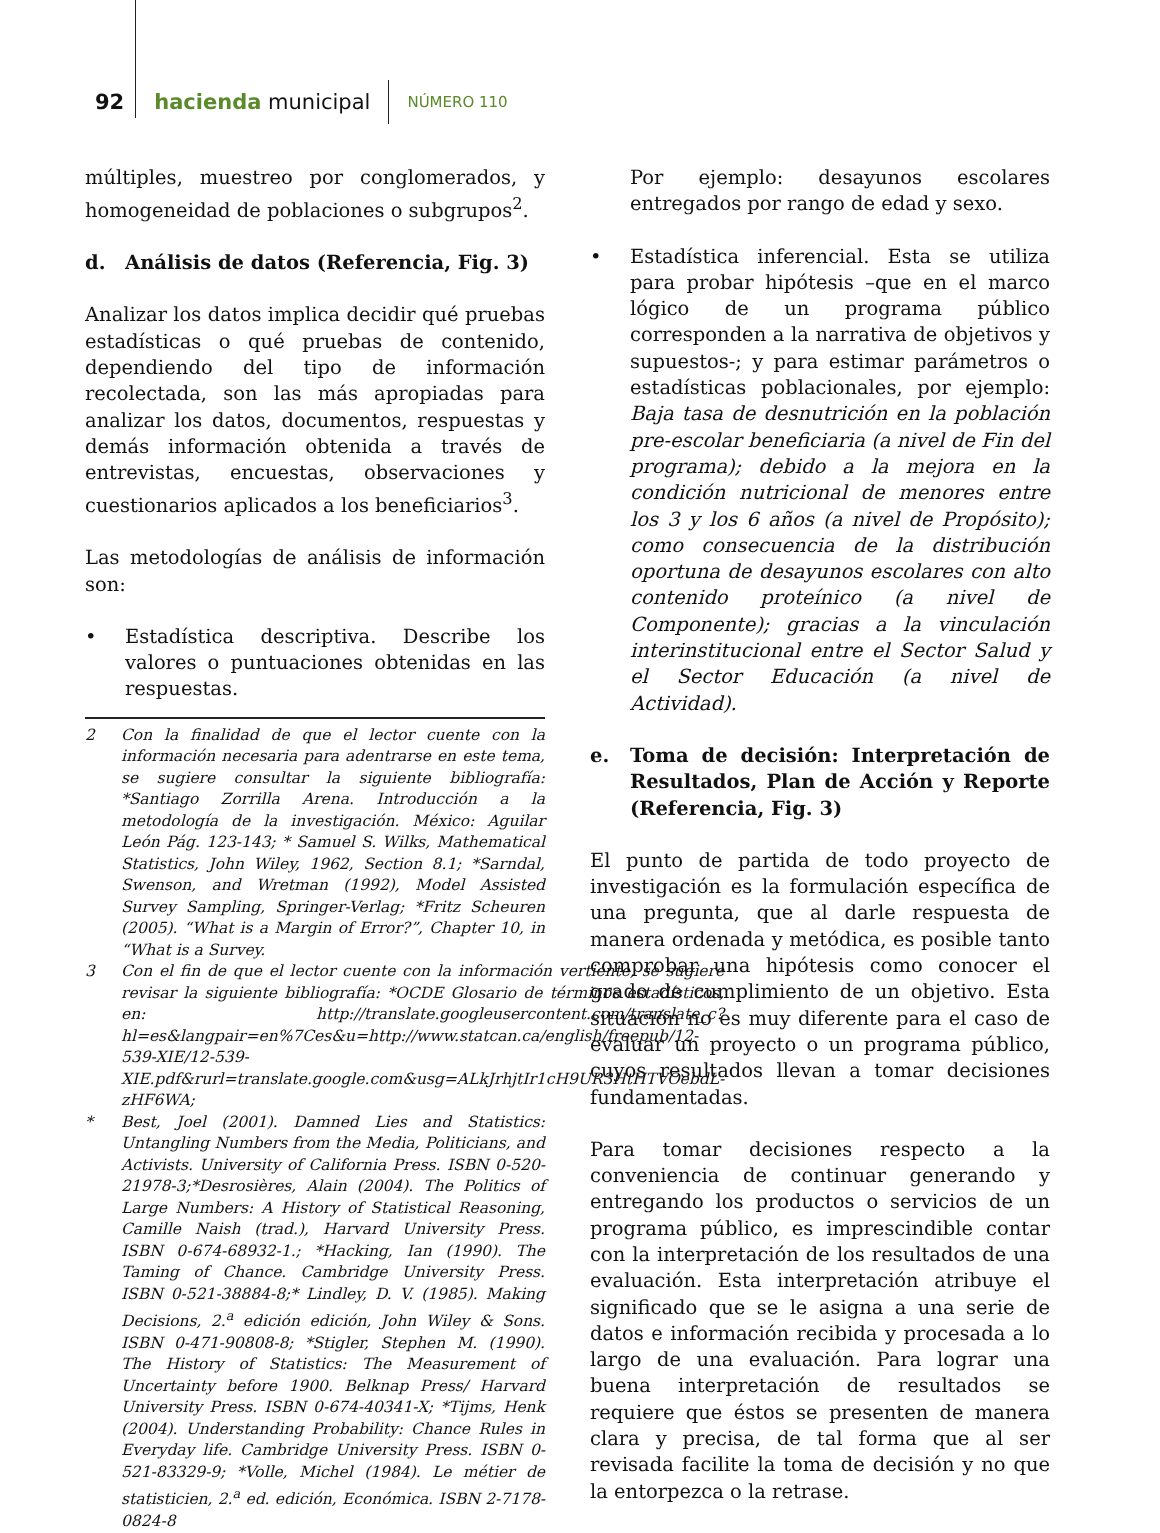92 hacienda municipal NÚMERO 110
múltiples, muestreo por conglomerados, y homogeneidad de poblaciones o subgrupos<sup>2</sup>.
d. Análisis de datos (Referencia, Fig. 3)
Analizar los datos implica decidir qué pruebas estadísticas o qué pruebas de contenido, dependiendo del tipo de información recolectada, son las más apropiadas para analizar los datos, documentos, respuestas y demás información obtenida a través de entrevistas, encuestas, observaciones y cuestionarios aplicados a los beneficiarios<sup>3</sup>.
Las metodologías de análisis de información son:
• Estadística descriptiva. Describe los valores o puntuaciones obtenidas en las respuestas.
2 Con la finalidad de que el lector cuente con la información necesaria para adentrarse en este tema, se sugiere consultar la siguiente bibliografía: *Santiago Zorrilla Arena. Introducción a la metodología de la investigación. México: Aguilar León Pág. 123-143; * Samuel S. Wilks, Mathematical Statistics, John Wiley, 1962, Section 8.1; *Sarndal, Swenson, and Wretman (1992), Model Assisted Survey Sampling, Springer-Verlag; *Fritz Scheuren (2005). “What is a Margin of Error?”, Chapter 10, in “What is a Survey.
3 Con el fin de que el lector cuente con la información vertiente, se sugiere revisar la siguiente bibliografía: *OCDE Glosario de términos estadísticos, en: http://translate.googleusercontent.com/translate_c?hl=es&langpair=en%7Ces&u=http://www.statcan.ca/english/freepub/12-539-XIE/12-539-XIE.pdf&rurl=translate.google.com&usg=ALkJrhjtIr1cH9UR3HtHTVOebdL-zHF6WA;
* Best, Joel (2001). Damned Lies and Statistics: Untangling Numbers from the Media, Politicians, and Activists. University of California Press. ISBN 0-520-21978-3;*Desrosières, Alain (2004). The Politics of Large Numbers: A History of Statistical Reasoning, Camille Naish (trad.), Harvard University Press. ISBN 0-674-68932-1.; *Hacking, Ian (1990). The Taming of Chance. Cambridge University Press. ISBN 0-521-38884-8;* Lindley, D. V. (1985). Making Decisions, 2.<sup>a</sup> edición edición, John Wiley & Sons. ISBN 0-471-90808-8; *Stigler, Stephen M. (1990). The History of Statistics: The Measurement of Uncertainty before 1900. Belknap Press/ Harvard University Press. ISBN 0-674-40341-X; *Tijms, Henk (2004). Understanding Probability: Chance Rules in Everyday life. Cambridge University Press. ISBN 0-521-83329-9; *Volle, Michel (1984). Le métier de statisticien, 2.<sup>a</sup> ed. edición, Económica. ISBN 2-7178-0824-8
Por ejemplo: desayunos escolares entregados por rango de edad y sexo.
• Estadística inferencial. Esta se utiliza para probar hipótesis –que en el marco lógico de un programa público corresponden a la narrativa de objetivos y supuestos-; y para estimar parámetros o estadísticas poblacionales, por ejemplo: Baja tasa de desnutrición en la población pre-escolar beneficiaria (a nivel de Fin del programa); debido a la mejora en la condición nutricional de menores entre los 3 y los 6 años (a nivel de Propósito); como consecuencia de la distribución oportuna de desayunos escolares con alto contenido proteínico (a nivel de Componente); gracias a la vinculación interinstitucional entre el Sector Salud y el Sector Educación (a nivel de Actividad).
e. Toma de decisión: Interpretación de Resultados, Plan de Acción y Reporte (Referencia, Fig. 3)
El punto de partida de todo proyecto de investigación es la formulación específica de una pregunta, que al darle respuesta de manera ordenada y metódica, es posible tanto comprobar una hipótesis como conocer el grado de cumplimiento de un objetivo. Esta situación no es muy diferente para el caso de evaluar un proyecto o un programa público, cuyos resultados llevan a tomar decisiones fundamentadas.
Para tomar decisiones respecto a la conveniencia de continuar generando y entregando los productos o servicios de un programa público, es imprescindible contar con la interpretación de los resultados de una evaluación. Esta interpretación atribuye el significado que se le asigna a una serie de datos e información recibida y procesada a lo largo de una evaluación. Para lograr una buena interpretación de resultados se requiere que éstos se presenten de manera clara y precisa, de tal forma que al ser revisada facilite la toma de decisión y no que la entorpezca o la retrase.